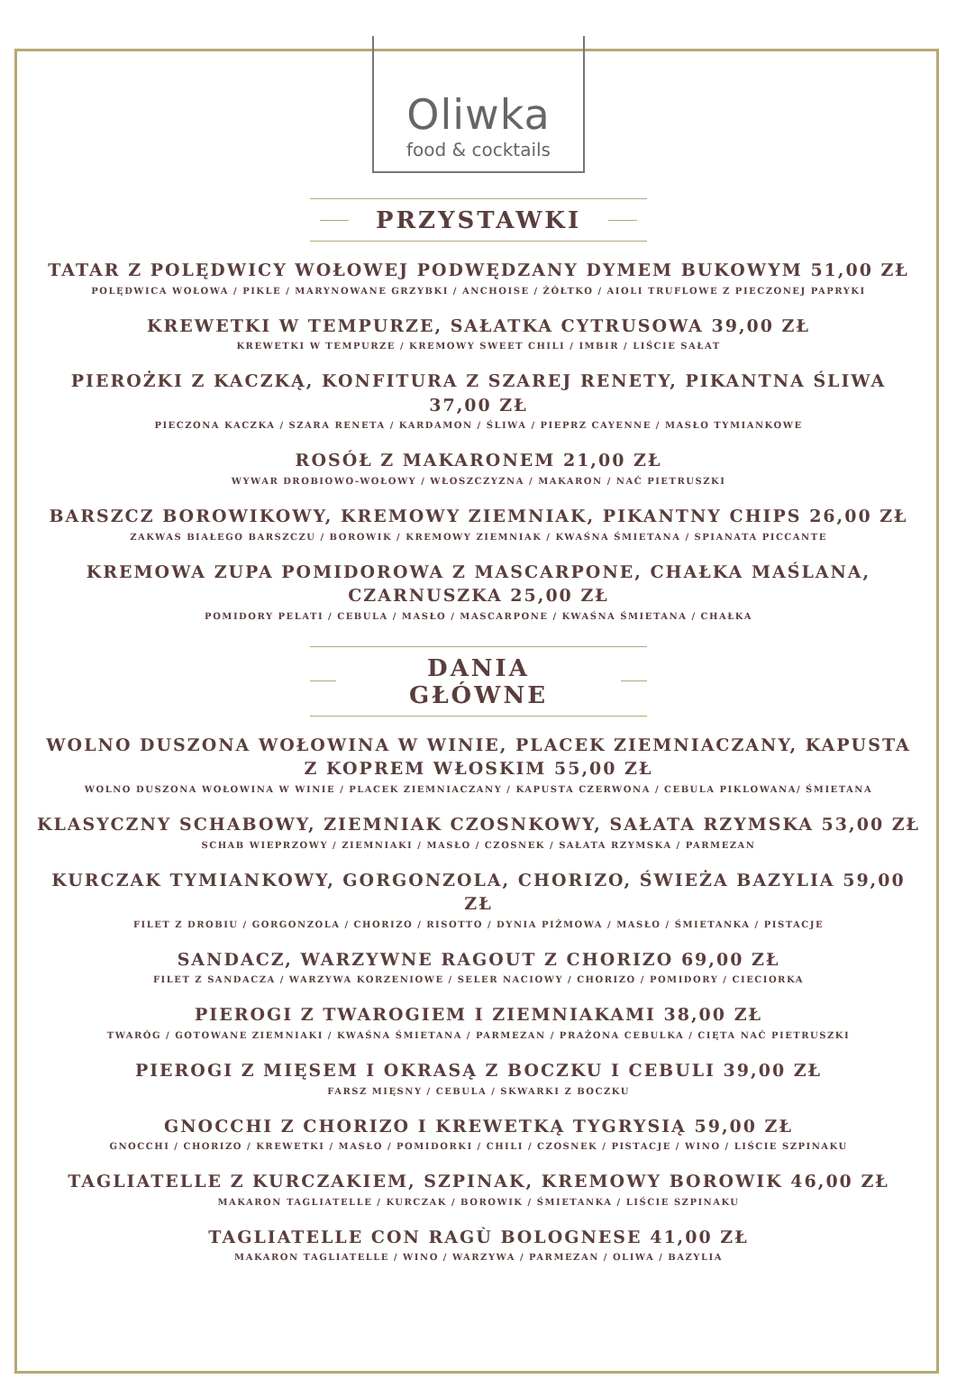Oliwka
food & cocktails
PRZYSTAWKI
TATAR Z POLĘDWICY WOŁOWEJ PODWĘDZANY DYMEM BUKOWYM 51,00 ZŁ
POLĘDWICA WOŁOWA / PIKLE / MARYNOWANE GRZYBKI / ANCHOISE / ŻÓŁTKO / AIOLI TRUFLOWE Z PIECZONEJ PAPRYKI
KREWETKI W TEMPURZE, SAŁATKA CYTRUSOWA 39,00 ZŁ
KREWETKI W TEMPURZE / KREMOWY SWEET CHILI / IMBIR / LIŚCIE SAŁAT
PIEROŻKI Z KACZKĄ, KONFITURA Z SZAREJ RENETY, PIKANTNA ŚLIWA 37,00 ZŁ
PIECZONA KACZKA / SZARA RENETA / KARDAMON / ŚLIWA / PIEPRZ CAYENNE / MASŁO TYMIANKOWE
ROSÓŁ Z MAKARONEM 21,00 ZŁ
WYWAR DROBIOWO-WOŁOWY / WŁOSZCZYZNA / MAKARON / NAĆ PIETRUSZKI
BARSZCZ BOROWIKOWY, KREMOWY ZIEMNIAK, PIKANTNY CHIPS 26,00 ZŁ
ZAKWAS BIAŁEGO BARSZCZU / BOROWIK / KREMOWY ZIEMNIAK / KWAŚNA ŚMIETANA / SPIANATA PICCANTE
KREMOWA ZUPA POMIDOROWA Z MASCARPONE, CHAŁKA MAŚLANA, CZARNUSZKA 25,00 ZŁ
POMIDORY PELATI / CEBULA / MASŁO / MASCARPONE / KWAŚNA ŚMIETANA / CHAŁKA
DANIA GŁÓWNE
WOLNO DUSZONA WOŁOWINA W WINIE, PLACEK ZIEMNIACZANY, KAPUSTA Z KOPREM WŁOSKIM 55,00 ZŁ
WOLNO DUSZONA WOŁOWINA W WINIE / PLACEK ZIEMNIACZANY / KAPUSTA CZERWONA / CEBULA PIKLOWANA/ ŚMIETANA
KLASYCZNY SCHABOWY, ZIEMNIAK CZOSNKOWY, SAŁATA RZYMSKA 53,00 ZŁ
SCHAB WIEPRZOWY / ZIEMNIAKI / MASŁO / CZOSNEK / SAŁATA RZYMSKA / PARMEZAN
KURCZAK TYMIANKOWY, GORGONZOLA, CHORIZO, ŚWIEŻA BAZYLIA 59,00 ZŁ
FILET Z DROBIU / GORGONZOLA / CHORIZO / RISOTTO / DYNIA PIŻMOWA / MASŁO / ŚMIETANKA / PISTACJE
SANDACZ, WARZYWNE RAGOUT Z CHORIZO 69,00 ZŁ
FILET Z SANDACZA / WARZYWA KORZENIOWE / SELER NACIOWY / CHORIZO / POMIDORY / CIECIORKA
PIEROGI Z TWAROGIEM I ZIEMNIAKAMI 38,00 ZŁ
TWARÓG / GOTOWANE ZIEMNIAKI / KWAŚNA ŚMIETANA / PARMEZAN / PRAŻONA CEBULKA / CIĘTA NAĆ PIETRUSZKI
PIEROGI Z MIĘSEM I OKRASĄ Z BOCZKU I CEBULI 39,00 ZŁ
FARSZ MIĘSNY / CEBULA / SKWARKI Z BOCZKU
GNOCCHI Z CHORIZO I KREWETKĄ TYGRYSIĄ 59,00 ZŁ
GNOCCHI / CHORIZO / KREWETKI / MASŁO / POMIDORKI / CHILI / CZOSNEK / PISTACJE / WINO / LIŚCIE SZPINAKU
TAGLIATELLE Z KURCZAKIEM, SZPINAK, KREMOWY BOROWIK 46,00 ZŁ
MAKARON TAGLIATELLE / KURCZAK / BOROWIK / ŚMIETANKA / LIŚCIE SZPINAKU
TAGLIATELLE CON RAGÙ BOLOGNESE 41,00 ZŁ
MAKARON TAGLIATELLE / WINO / WARZYWA / PARMEZAN / OLIWA / BAZYLIA